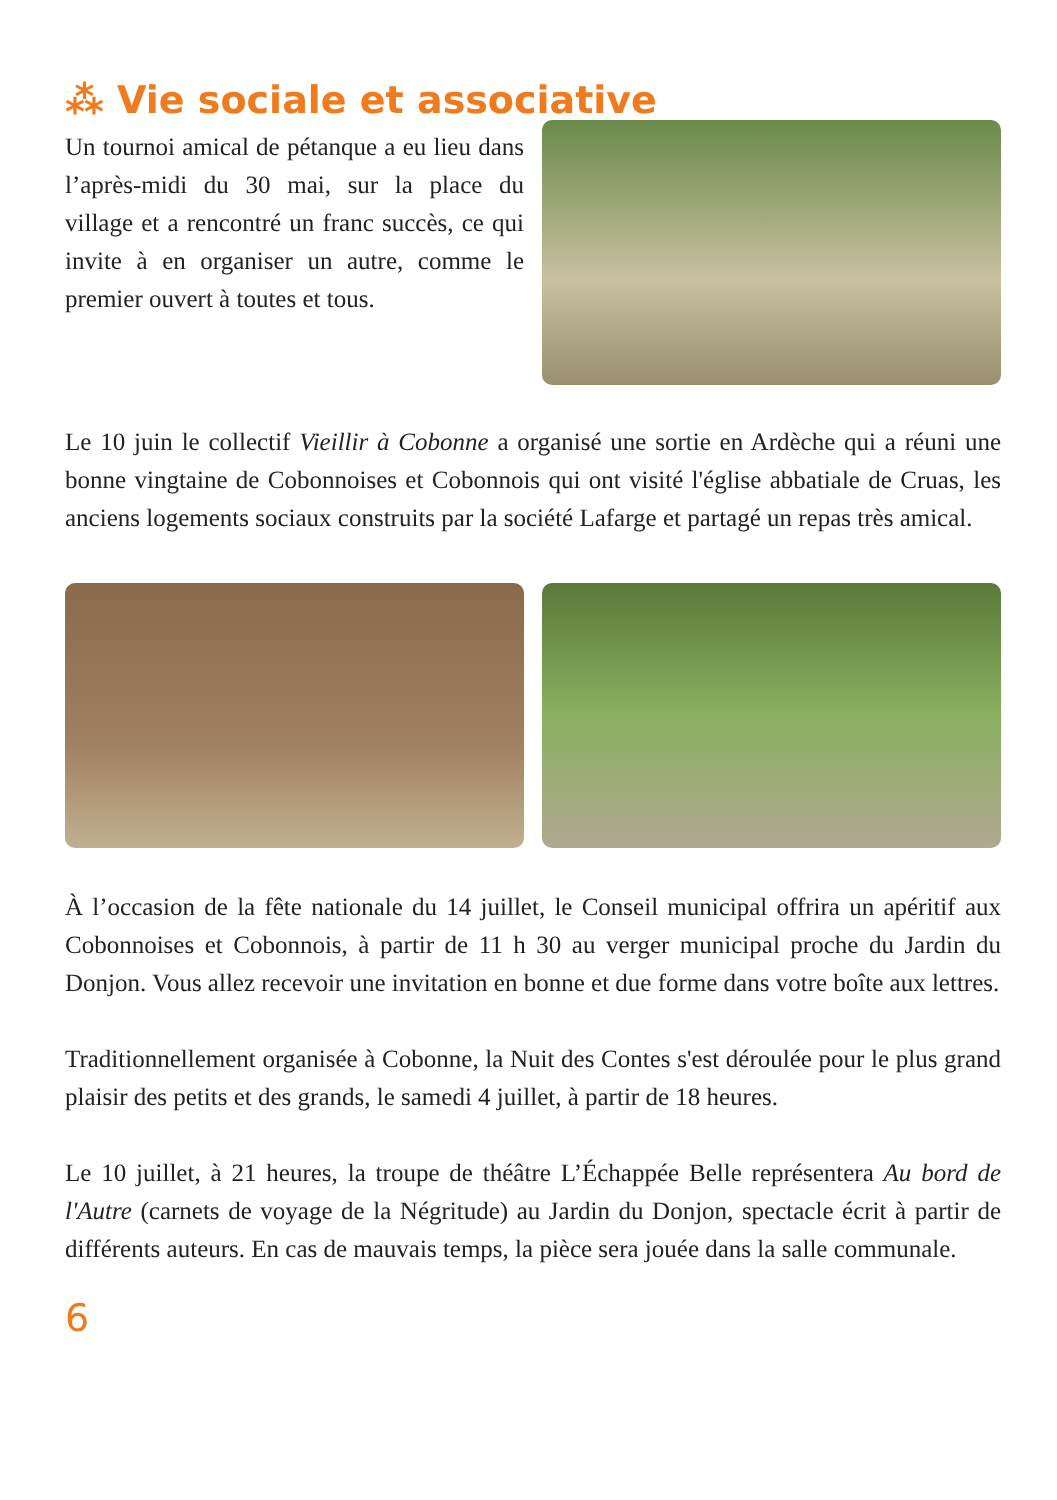⁂ Vie sociale et associative
Un tournoi amical de pétanque a eu lieu dans l’après-midi du 30 mai, sur la place du village et a rencontré un franc succès, ce qui invite à en organiser un autre, comme le premier ouvert à toutes et tous.
Le 10 juin le collectif Vieillir à Cobonne a organisé une sortie en Ardèche qui a réuni une bonne vingtaine de Cobonnoises et Cobonnois qui ont visité l'église abbatiale de Cruas, les anciens logements sociaux construits par la société Lafarge et partagé un repas très amical.
À l’occasion de la fête nationale du 14 juillet, le Conseil municipal offrira un apéritif aux Cobonnoises et Cobonnois, à partir de 11 h 30 au verger municipal proche du Jardin du Donjon. Vous allez recevoir une invitation en bonne et due forme dans votre boîte aux lettres.
Traditionnellement organisée à Cobonne, la Nuit des Contes s'est déroulée pour le plus grand plaisir des petits et des grands, le samedi 4 juillet, à partir de 18 heures.
Le 10 juillet, à 21 heures, la troupe de théâtre L’Échappée Belle représentera Au bord de l'Autre (carnets de voyage de la Négritude) au Jardin du Donjon, spectacle écrit à partir de différents auteurs. En cas de mauvais temps, la pièce sera jouée dans la salle communale.
6